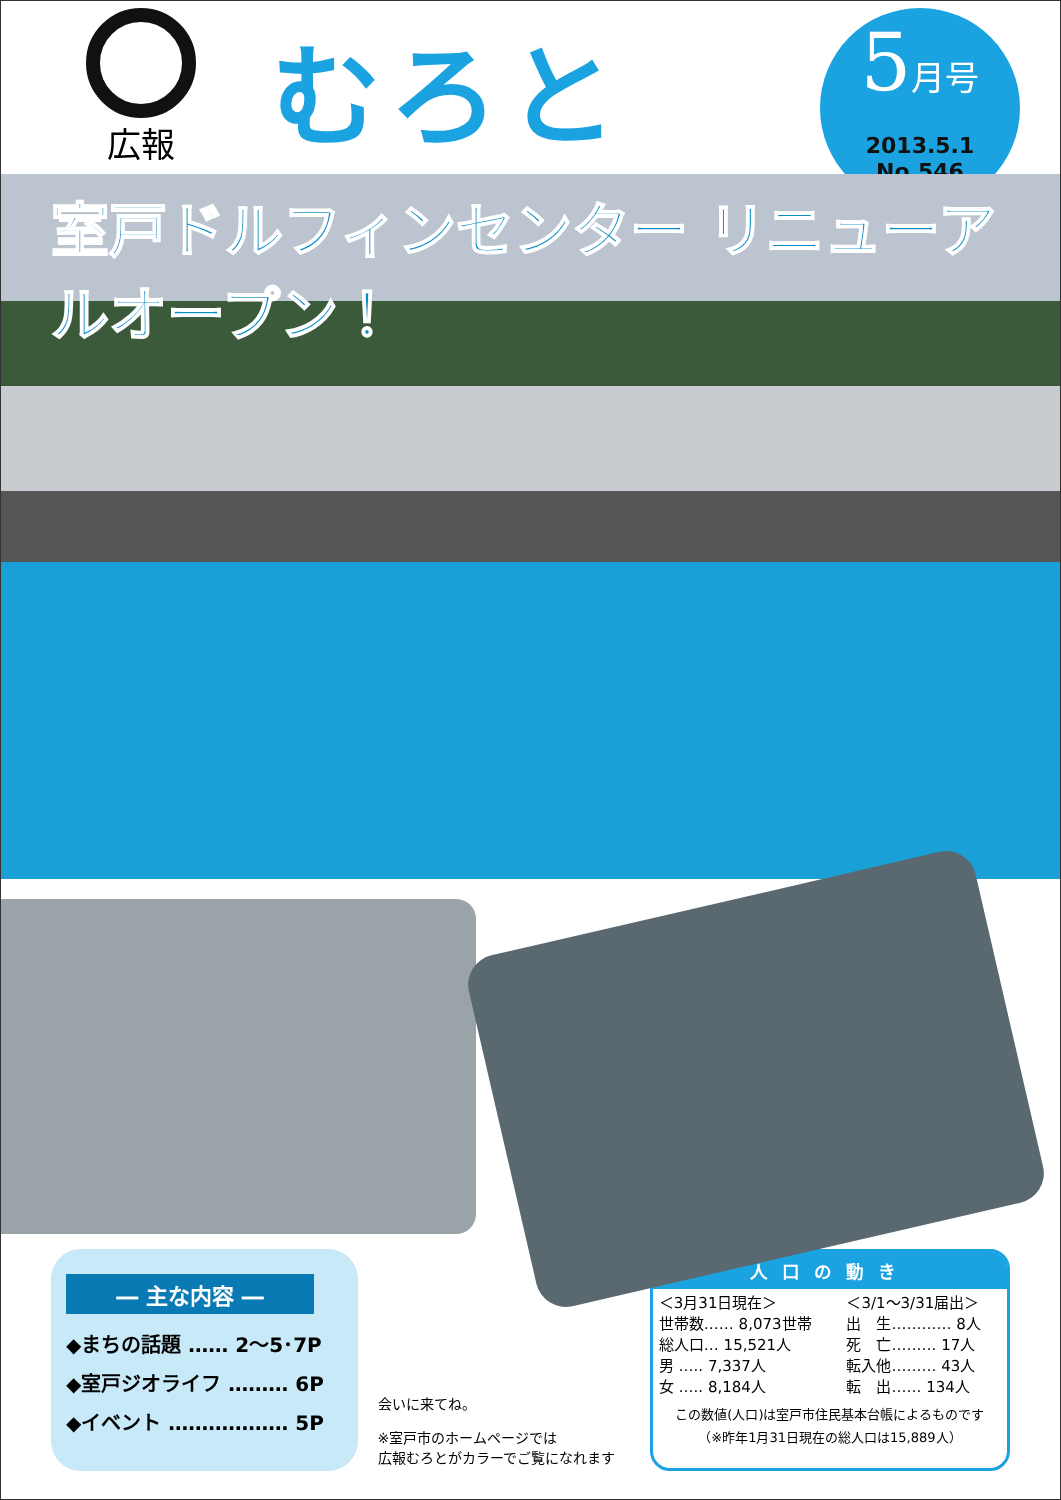広報
むろと
5月号
2013.5.1
No.546
室戸ドルフィンセンター リニューアルオープン！
― 主な内容 ―
◆まちの話題 …… 2〜5･7P
◆室戸ジオライフ ……… 6P
◆イベント ……………… 5P
会いに来てね。
※室戸市のホームページでは
広報むろとがカラーでご覧になれます
人口の動き
| ＜3月31日現在＞ 世帯数…… 8,073世帯 総人口… 15,521人 男 ….. 7,337人 女 ….. 8,184人 | ＜3/1〜3/31届出＞ 出 生………… 8人 死 亡……… 17人 転入他……… 43人 転 出…… 134人 |
この数値(人口)は室戸市住民基本台帳によるものです
（※昨年1月31日現在の総人口は15,889人）